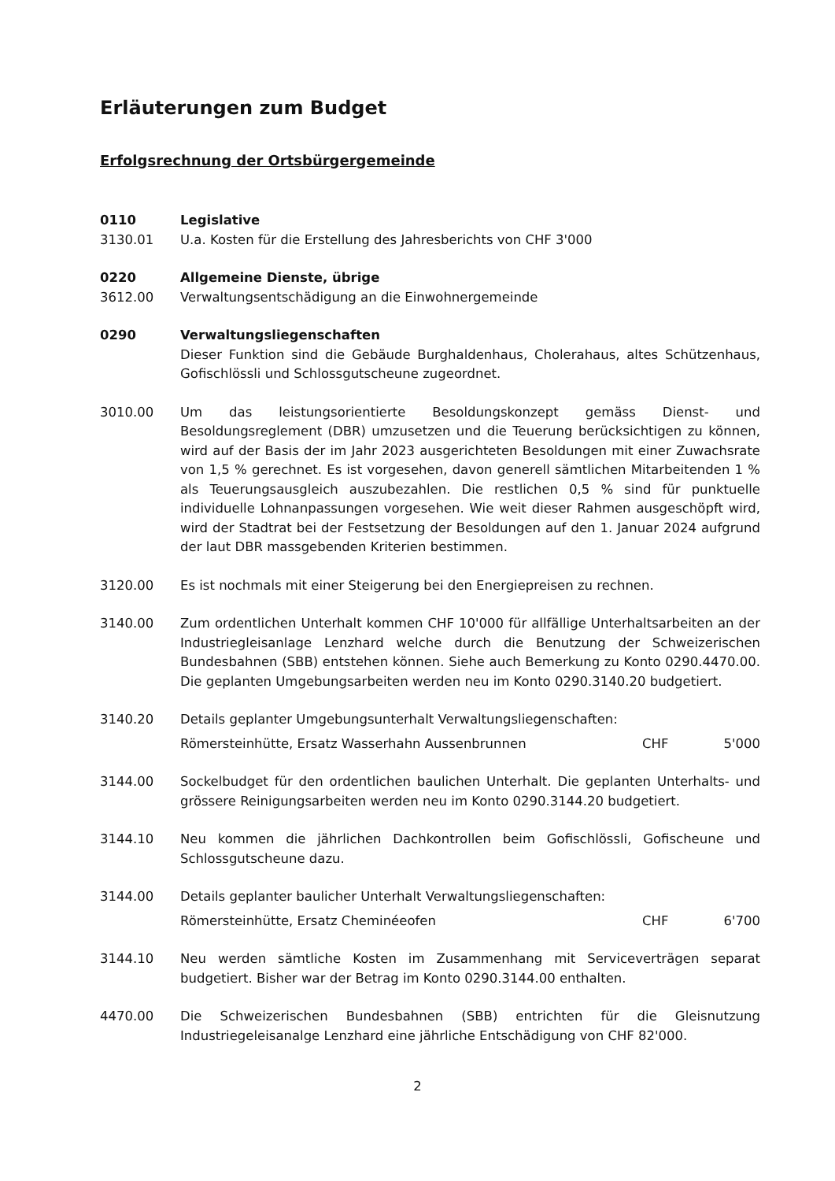Erläuterungen zum Budget
Erfolgsrechnung der Ortsbürgergemeinde
0110 Legislative
3130.01 U.a. Kosten für die Erstellung des Jahresberichts von CHF 3'000
0220 Allgemeine Dienste, übrige
3612.00 Verwaltungsentschädigung an die Einwohnergemeinde
0290 Verwaltungsliegenschaften
Dieser Funktion sind die Gebäude Burghaldenhaus, Cholerahaus, altes Schützenhaus, Gofischlössli und Schlossgutscheune zugeordnet.
3010.00 Um das leistungsorientierte Besoldungskonzept gemäss Dienst- und Besoldungsreglement (DBR) umzusetzen und die Teuerung berücksichtigen zu können, wird auf der Basis der im Jahr 2023 ausgerichteten Besoldungen mit einer Zuwachsrate von 1,5 % gerechnet. Es ist vorgesehen, davon generell sämtlichen Mitarbeitenden 1 % als Teuerungsausgleich auszubezahlen. Die restlichen 0,5 % sind für punktuelle individuelle Lohnanpassungen vorgesehen. Wie weit dieser Rahmen ausgeschöpft wird, wird der Stadtrat bei der Festsetzung der Besoldungen auf den 1. Januar 2024 aufgrund der laut DBR massgebenden Kriterien bestimmen.
3120.00 Es ist nochmals mit einer Steigerung bei den Energiepreisen zu rechnen.
3140.00 Zum ordentlichen Unterhalt kommen CHF 10'000 für allfällige Unterhaltsarbeiten an der Industriegleisanlage Lenzhard welche durch die Benutzung der Schweizerischen Bundesbahnen (SBB) entstehen können. Siehe auch Bemerkung zu Konto 0290.4470.00. Die geplanten Umgebungsarbeiten werden neu im Konto 0290.3140.20 budgetiert.
3140.20 Details geplanter Umgebungsunterhalt Verwaltungsliegenschaften:
Römersteinhütte, Ersatz Wasserhahn Aussenbrunnen CHF 5'000
3144.00 Sockelbudget für den ordentlichen baulichen Unterhalt. Die geplanten Unterhalts- und grössere Reinigungsarbeiten werden neu im Konto 0290.3144.20 budgetiert.
3144.10 Neu kommen die jährlichen Dachkontrollen beim Gofischlössli, Gofischeune und Schlossgutscheune dazu.
3144.00 Details geplanter baulicher Unterhalt Verwaltungsliegenschaften:
Römersteinhütte, Ersatz Cheminéeofen CHF 6'700
3144.10 Neu werden sämtliche Kosten im Zusammenhang mit Serviceverträgen separat budgetiert. Bisher war der Betrag im Konto 0290.3144.00 enthalten.
4470.00 Die Schweizerischen Bundesbahnen (SBB) entrichten für die Gleisnutzung Industriegeleisanalge Lenzhard eine jährliche Entschädigung von CHF 82'000.
2